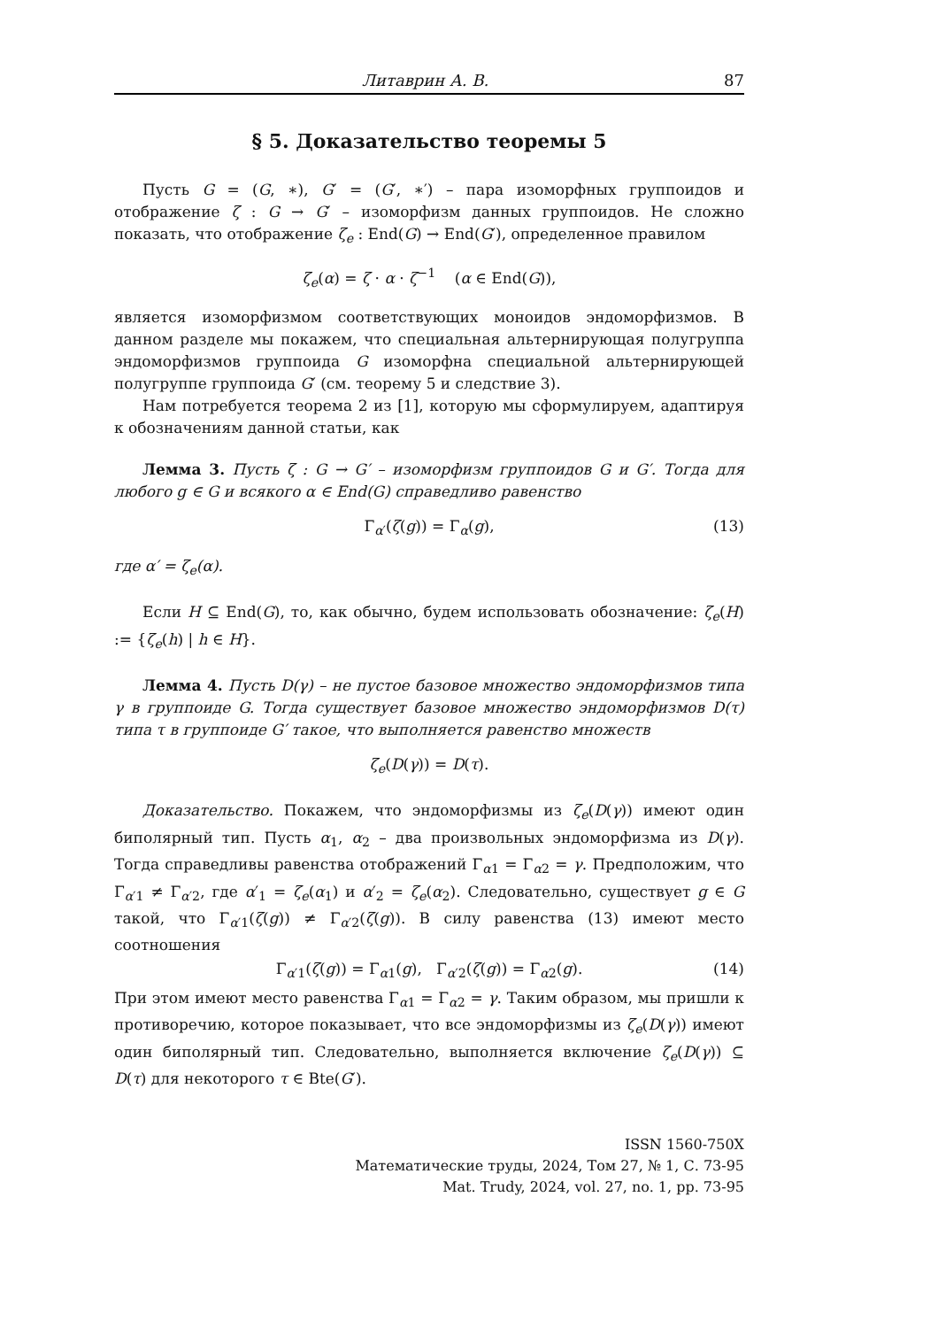Литаврин А. В. 87
§ 5. Доказательство теоремы 5
Пусть G = (G, ∗), G′ = (G′, ∗′) – пара изоморфных группоидов и отображение ζ : G → G′ – изоморфизм данных группоидов. Не сложно показать, что отображение ζ<sub>e</sub> : End(G) → End(G′), определенное правилом
ζ<sub>e</sub>(α) = ζ · α · ζ<sup>−1</sup> (α ∈ End(G)),
является изоморфизмом соответствующих моноидов эндоморфизмов. В данном разделе мы покажем, что специальная альтернирующая полугруппа эндоморфизмов группоида G изоморфна специальной альтернирующей полугруппе группоида G′ (см. теорему 5 и следствие 3).
Нам потребуется теорема 2 из [1], которую мы сформулируем, адаптируя к обозначениям данной статьи, как
Лемма 3. Пусть ζ : G → G′ – изоморфизм группоидов G и G′. Тогда для любого g ∈ G и всякого α ∈ End(G) справедливо равенство
Γ<sub>α′</sub>(ζ(g)) = Γ<sub>α</sub>(g), (13)
где α′ = ζ<sub>e</sub>(α).
Если H ⊆ End(G), то, как обычно, будем использовать обозначение: ζ<sub>e</sub>(H) := {ζ<sub>e</sub>(h) | h ∈ H}.
Лемма 4. Пусть D(γ) – не пустое базовое множество эндоморфизмов типа γ в группоиде G. Тогда существует базовое множество эндоморфизмов D(τ) типа τ в группоиде G′ такое, что выполняется равенство множеств
ζ<sub>e</sub>(D(γ)) = D(τ).
Доказательство. Покажем, что эндоморфизмы из ζ<sub>e</sub>(D(γ)) имеют один биполярный тип. Пусть α<sub>1</sub>, α<sub>2</sub> – два произвольных эндоморфизма из D(γ). Тогда справедливы равенства отображений Γ<sub>α1</sub> = Γ<sub>α2</sub> = γ. Предположим, что Γ<sub>α′1</sub> ≠ Γ<sub>α′2</sub>, где α′<sub>1</sub> = ζ<sub>e</sub>(α<sub>1</sub>) и α′<sub>2</sub> = ζ<sub>e</sub>(α<sub>2</sub>). Следовательно, существует g ∈ G такой, что Γ<sub>α′1</sub>(ζ(g)) ≠ Γ<sub>α′2</sub>(ζ(g)). В силу равенства (13) имеют место соотношения
Γ<sub>α′1</sub>(ζ(g)) = Γ<sub>α1</sub>(g), Γ<sub>α′2</sub>(ζ(g)) = Γ<sub>α2</sub>(g). (14)
При этом имеют место равенства Γ<sub>α1</sub> = Γ<sub>α2</sub> = γ. Таким образом, мы пришли к противоречию, которое показывает, что все эндоморфизмы из ζ<sub>e</sub>(D(γ)) имеют один биполярный тип. Следовательно, выполняется включение ζ<sub>e</sub>(D(γ)) ⊆ D(τ) для некоторого τ ∈ Bte(G′).
ISSN 1560-750X
Математические труды, 2024, Том 27, № 1, С. 73-95
Mat. Trudy, 2024, vol. 27, no. 1, pp. 73-95